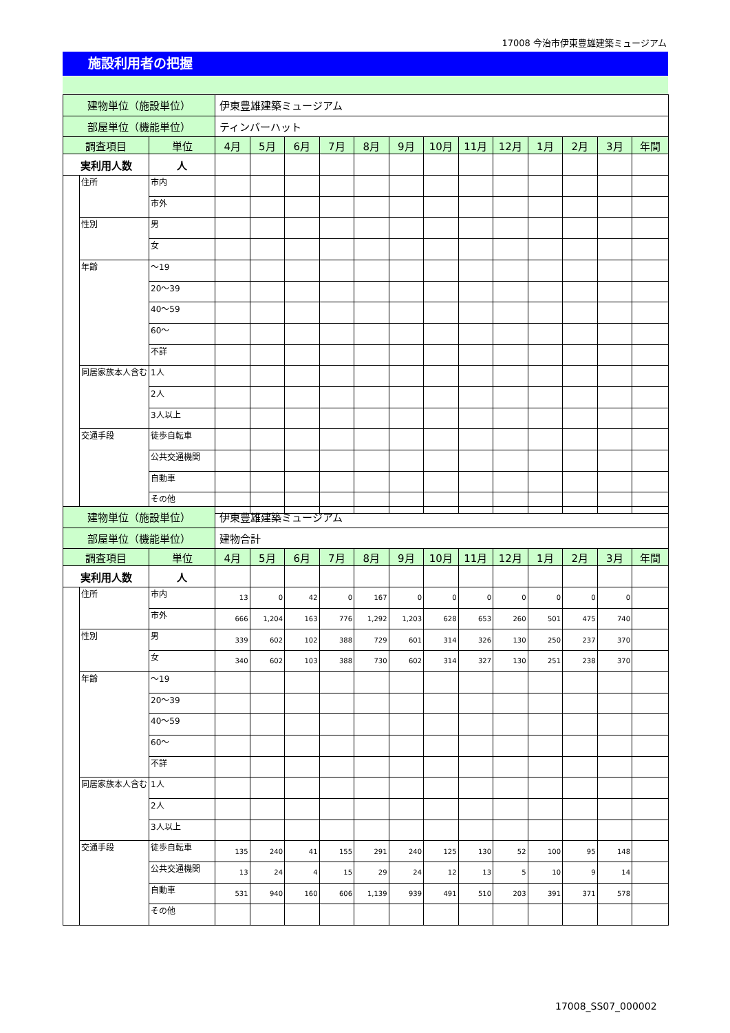17008 今治市伊東豊雄建築ミュージアム
施設利用者の把握
| 建物単位（施設単位） | | | 伊東豊雄建築ミュージアム | | | | | | | | | | | | |
| 部屋単位（機能単位） | | | ティンバーハット | | | | | | | | | | | | |
| 調査項目 | | 単位 | 4月 | 5月 | 6月 | 7月 | 8月 | 9月 | 10月 | 11月 | 12月 | 1月 | 2月 | 3月 | 年間 |
| 実利用人数 | | 人 | | | | | | | | | | | | | |
| | 住所 | 市内 | | | | | | | | | | | | | |
| | | 市外 | | | | | | | | | | | | | |
| | 性別 | 男 | | | | | | | | | | | | | |
| | | 女 | | | | | | | | | | | | | |
| | 年齢 | ～19 | | | | | | | | | | | | | |
| | | 20～39 | | | | | | | | | | | | | |
| | | 40～59 | | | | | | | | | | | | | |
| | | 60～ | | | | | | | | | | | | | |
| | | 不詳 | | | | | | | | | | | | | |
| | 同居家族本人含む | 1人 | | | | | | | | | | | | | |
| | | 2人 | | | | | | | | | | | | | |
| | | 3人以上 | | | | | | | | | | | | | |
| | 交通手段 | 徒歩自転車 | | | | | | | | | | | | | |
| | | 公共交通機関 | | | | | | | | | | | | | |
| | | 自動車 | | | | | | | | | | | | | |
| | | その他 | | | | | | | | | | | | | |
| 建物単位（施設単位） | | | 伊東豊雄建築ミュージアム | | | | | | | | | | | | |
| 部屋単位（機能単位） | | | 建物合計 | | | | | | | | | | | | |
| 調査項目 | | 単位 | 4月 | 5月 | 6月 | 7月 | 8月 | 9月 | 10月 | 11月 | 12月 | 1月 | 2月 | 3月 | 年間 |
| 実利用人数 | | 人 | | | | | | | | | | | | | |
| | 住所 | 市内 | 13 | 0 | 42 | 0 | 167 | 0 | 0 | 0 | 0 | 0 | 0 | 0 | |
| | | 市外 | 666 | 1,204 | 163 | 776 | 1,292 | 1,203 | 628 | 653 | 260 | 501 | 475 | 740 | |
| | 性別 | 男 | 339 | 602 | 102 | 388 | 729 | 601 | 314 | 326 | 130 | 250 | 237 | 370 | |
| | | 女 | 340 | 602 | 103 | 388 | 730 | 602 | 314 | 327 | 130 | 251 | 238 | 370 | |
| | 年齢 | ～19 | | | | | | | | | | | | | |
| | | 20～39 | | | | | | | | | | | | | |
| | | 40～59 | | | | | | | | | | | | | |
| | | 60～ | | | | | | | | | | | | | |
| | | 不詳 | | | | | | | | | | | | | |
| | 同居家族本人含む | 1人 | | | | | | | | | | | | | |
| | | 2人 | | | | | | | | | | | | | |
| | | 3人以上 | | | | | | | | | | | | | |
| | 交通手段 | 徒歩自転車 | 135 | 240 | 41 | 155 | 291 | 240 | 125 | 130 | 52 | 100 | 95 | 148 | |
| | | 公共交通機関 | 13 | 24 | 4 | 15 | 29 | 24 | 12 | 13 | 5 | 10 | 9 | 14 | |
| | | 自動車 | 531 | 940 | 160 | 606 | 1,139 | 939 | 491 | 510 | 203 | 391 | 371 | 578 | |
| | | その他 | | | | | | | | | | | | | |
17008_SS07_000002